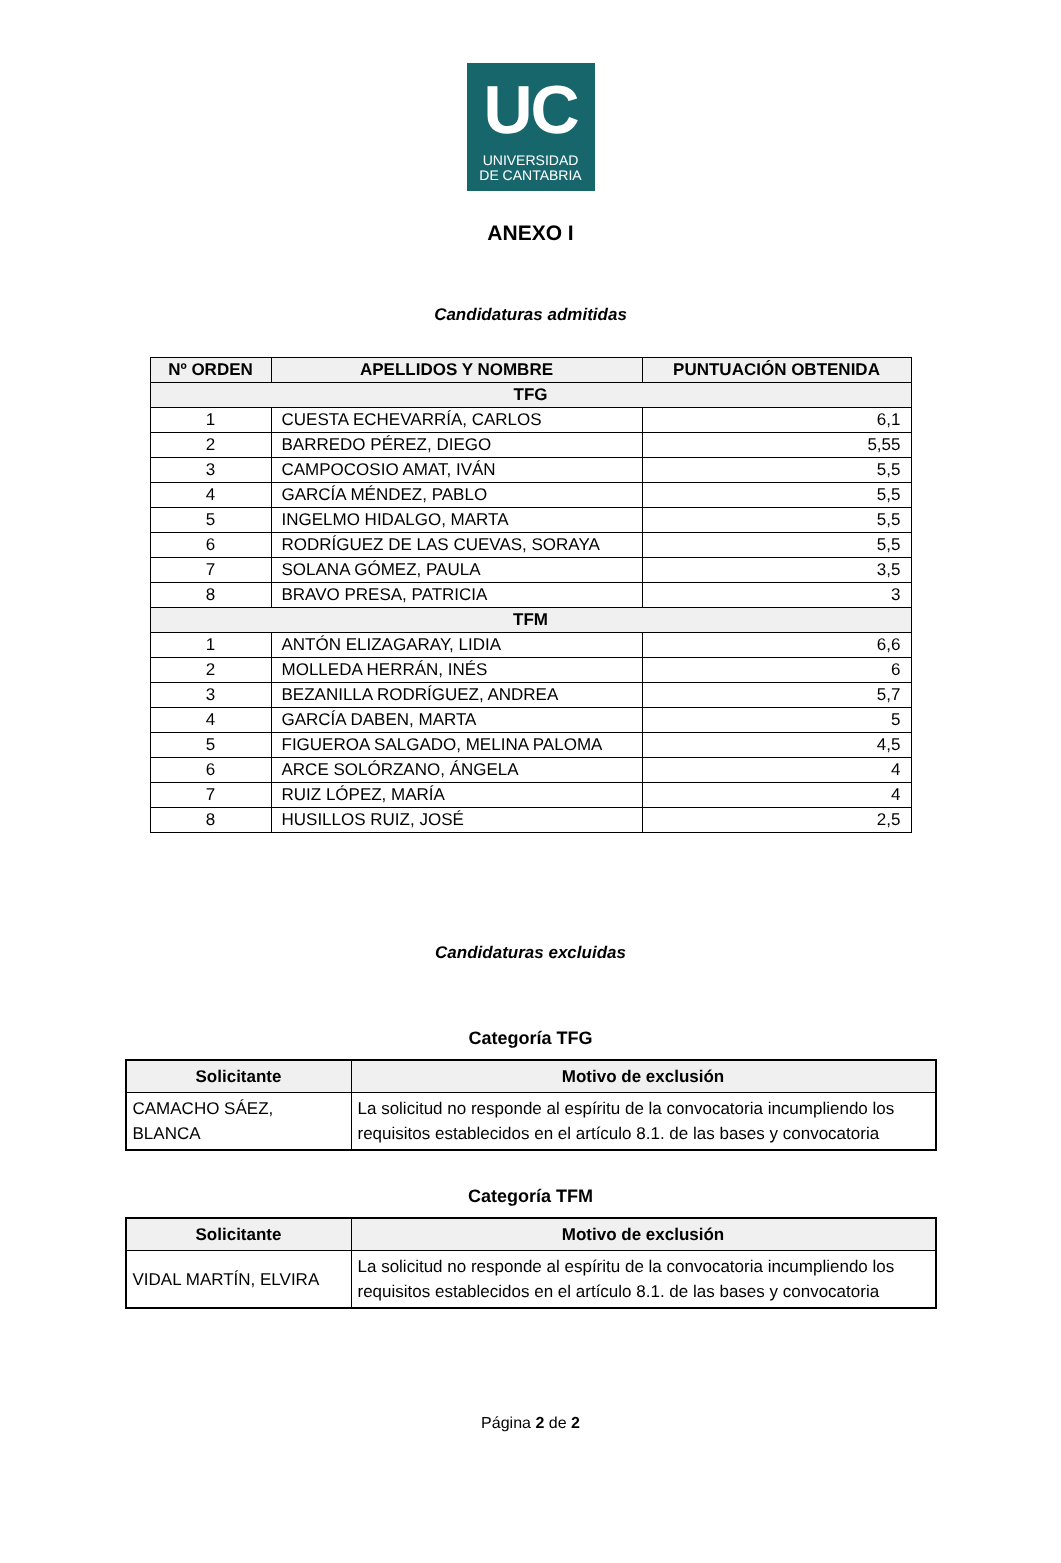UC
UNIVERSIDAD
DE CANTABRIA
ANEXO I
Candidaturas admitidas
| Nº ORDEN | APELLIDOS Y NOMBRE | PUNTUACIÓN OBTENIDA |
| --- | --- | --- |
| TFG | | |
| 1 | CUESTA ECHEVARRÍA, CARLOS | 6,1 |
| 2 | BARREDO PÉREZ, DIEGO | 5,55 |
| 3 | CAMPOCOSIO AMAT, IVÁN | 5,5 |
| 4 | GARCÍA MÉNDEZ, PABLO | 5,5 |
| 5 | INGELMO HIDALGO, MARTA | 5,5 |
| 6 | RODRÍGUEZ DE LAS CUEVAS, SORAYA | 5,5 |
| 7 | SOLANA GÓMEZ, PAULA | 3,5 |
| 8 | BRAVO PRESA, PATRICIA | 3 |
| TFM | | |
| 1 | ANTÓN ELIZAGARAY, LIDIA | 6,6 |
| 2 | MOLLEDA HERRÁN, INÉS | 6 |
| 3 | BEZANILLA RODRÍGUEZ, ANDREA | 5,7 |
| 4 | GARCÍA DABEN, MARTA | 5 |
| 5 | FIGUEROA SALGADO, MELINA PALOMA | 4,5 |
| 6 | ARCE SOLÓRZANO, ÁNGELA | 4 |
| 7 | RUIZ LÓPEZ, MARÍA | 4 |
| 8 | HUSILLOS RUIZ, JOSÉ | 2,5 |
Candidaturas excluidas
Categoría TFG
| Solicitante | Motivo de exclusión |
| --- | --- |
| CAMACHO SÁEZ, BLANCA | La solicitud no responde al espíritu de la convocatoria incumpliendo los requisitos establecidos en el artículo 8.1. de las bases y convocatoria |
Categoría TFM
| Solicitante | Motivo de exclusión |
| --- | --- |
| VIDAL MARTÍN, ELVIRA | La solicitud no responde al espíritu de la convocatoria incumpliendo los requisitos establecidos en el artículo 8.1. de las bases y convocatoria |
Página 2 de 2